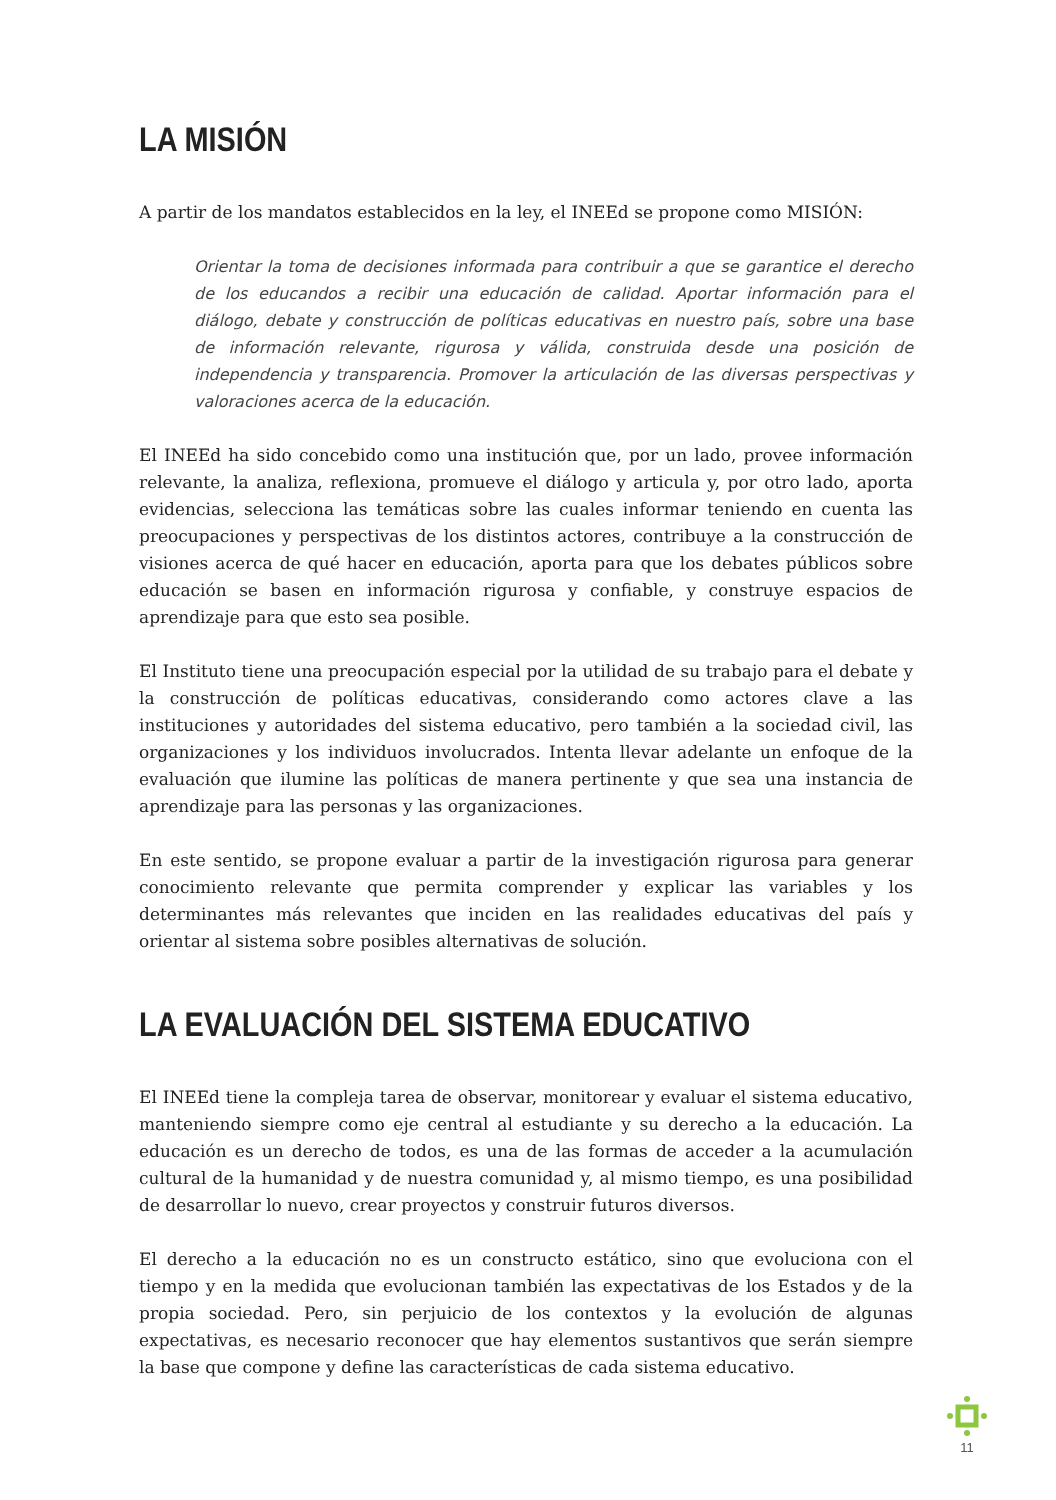LA MISIÓN
A partir de los mandatos establecidos en la ley, el INEEd se propone como MISIÓN:
Orientar la toma de decisiones informada para contribuir a que se garantice el derecho de los educandos a recibir una educación de calidad. Aportar información para el diálogo, debate y construcción de políticas educativas en nuestro país, sobre una base de información relevante, rigurosa y válida, construida desde una posición de independencia y transparencia. Promover la articulación de las diversas perspectivas y valoraciones acerca de la educación.
El INEEd ha sido concebido como una institución que, por un lado, provee información relevante, la analiza, reflexiona, promueve el diálogo y articula y, por otro lado, aporta evidencias, selecciona las temáticas sobre las cuales informar teniendo en cuenta las preocupaciones y perspectivas de los distintos actores, contribuye a la construcción de visiones acerca de qué hacer en educación, aporta para que los debates públicos sobre educación se basen en información rigurosa y confiable, y construye espacios de aprendizaje para que esto sea posible.
El Instituto tiene una preocupación especial por la utilidad de su trabajo para el debate y la construcción de políticas educativas, considerando como actores clave a las instituciones y autoridades del sistema educativo, pero también a la sociedad civil, las organizaciones y los individuos involucrados. Intenta llevar adelante un enfoque de la evaluación que ilumine las políticas de manera pertinente y que sea una instancia de aprendizaje para las personas y las organizaciones.
En este sentido, se propone evaluar a partir de la investigación rigurosa para generar conocimiento relevante que permita comprender y explicar las variables y los determinantes más relevantes que inciden en las realidades educativas del país y orientar al sistema sobre posibles alternativas de solución.
LA EVALUACIÓN DEL SISTEMA EDUCATIVO
El INEEd tiene la compleja tarea de observar, monitorear y evaluar el sistema educativo, manteniendo siempre como eje central al estudiante y su derecho a la educación. La educación es un derecho de todos, es una de las formas de acceder a la acumulación cultural de la humanidad y de nuestra comunidad y, al mismo tiempo, es una posibilidad de desarrollar lo nuevo, crear proyectos y construir futuros diversos.
El derecho a la educación no es un constructo estático, sino que evoluciona con el tiempo y en la medida que evolucionan también las expectativas de los Estados y de la propia sociedad. Pero, sin perjuicio de los contextos y la evolución de algunas expectativas, es necesario reconocer que hay elementos sustantivos que serán siempre la base que compone y define las características de cada sistema educativo.
11